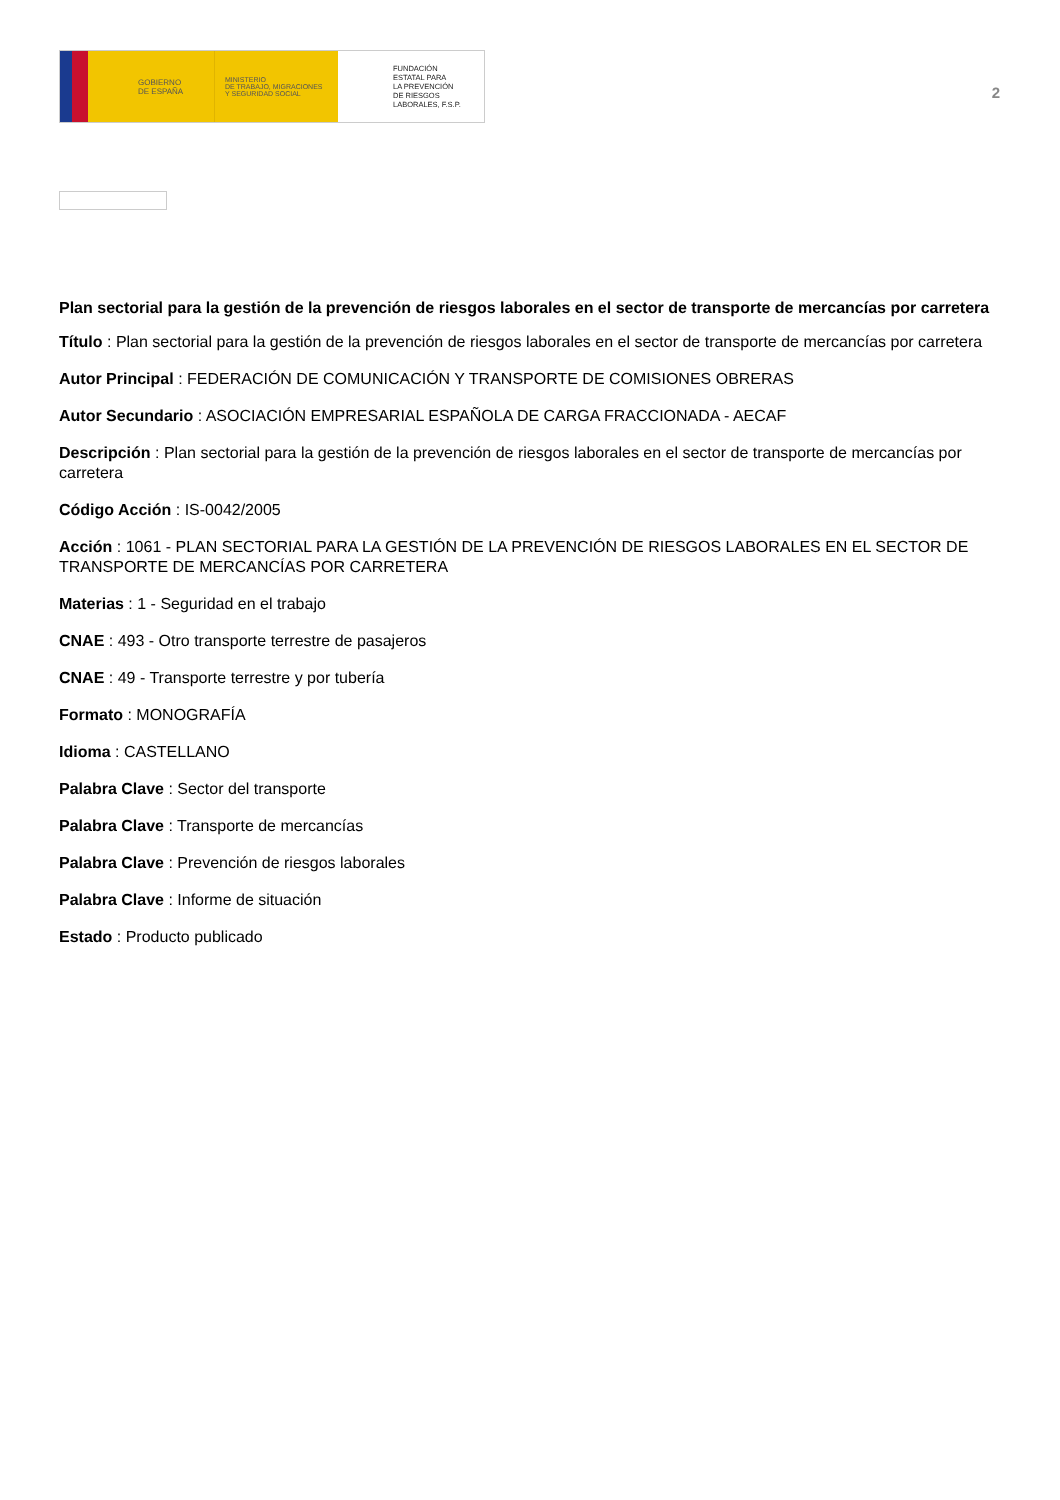GOBIERNO
DE ESPAÑA
MINISTERIO
DE TRABAJO, MIGRACIONES
Y SEGURIDAD SOCIAL
FUNDACIÓN
ESTATAL PARA
LA PREVENCIÓN
DE RIESGOS
LABORALES, F.S.P.
2
Plan sectorial para la gestión de la prevención de riesgos laborales en el sector de transporte de mercancías por carretera
Título : Plan sectorial para la gestión de la prevención de riesgos laborales en el sector de transporte de mercancías por carretera
Autor Principal : FEDERACIÓN DE COMUNICACIÓN Y TRANSPORTE DE COMISIONES OBRERAS
Autor Secundario : ASOCIACIÓN EMPRESARIAL ESPAÑOLA DE CARGA FRACCIONADA - AECAF
Descripción : Plan sectorial para la gestión de la prevención de riesgos laborales en el sector de transporte de mercancías por carretera
Código Acción : IS-0042/2005
Acción : 1061 - PLAN SECTORIAL PARA LA GESTIÓN DE LA PREVENCIÓN DE RIESGOS LABORALES EN EL SECTOR DE TRANSPORTE DE MERCANCÍAS POR CARRETERA
Materias : 1 - Seguridad en el trabajo
CNAE : 493 - Otro transporte terrestre de pasajeros
CNAE : 49 - Transporte terrestre y por tubería
Formato : MONOGRAFÍA
Idioma : CASTELLANO
Palabra Clave : Sector del transporte
Palabra Clave : Transporte de mercancías
Palabra Clave : Prevención de riesgos laborales
Palabra Clave : Informe de situación
Estado : Producto publicado